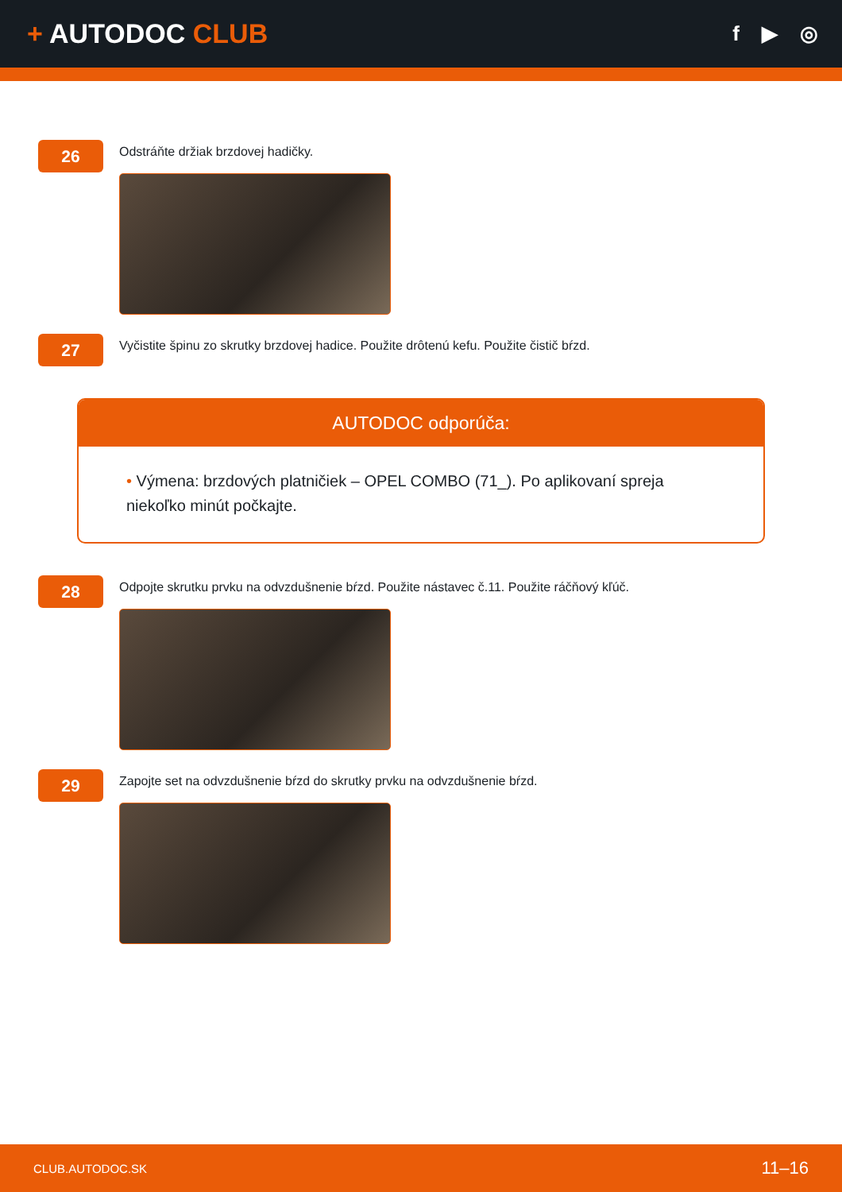+ AUTODOC CLUB
f ▶ ◎
26
Odstráňte držiak brzdovej hadičky.
27
Vyčistite špinu zo skrutky brzdovej hadice. Použite drôtenú kefu. Použite čistič bŕzd.
AUTODOC odporúča:
• Výmena: brzdových platničiek – OPEL COMBO (71_). Po aplikovaní spreja niekoľko minút počkajte.
28
Odpojte skrutku prvku na odvzdušnenie bŕzd. Použite nástavec č.11. Použite ráčňový kľúč.
29
Zapojte set na odvzdušnenie bŕzd do skrutky prvku na odvzdušnenie bŕzd.
CLUB.AUTODOC.SK 11–16